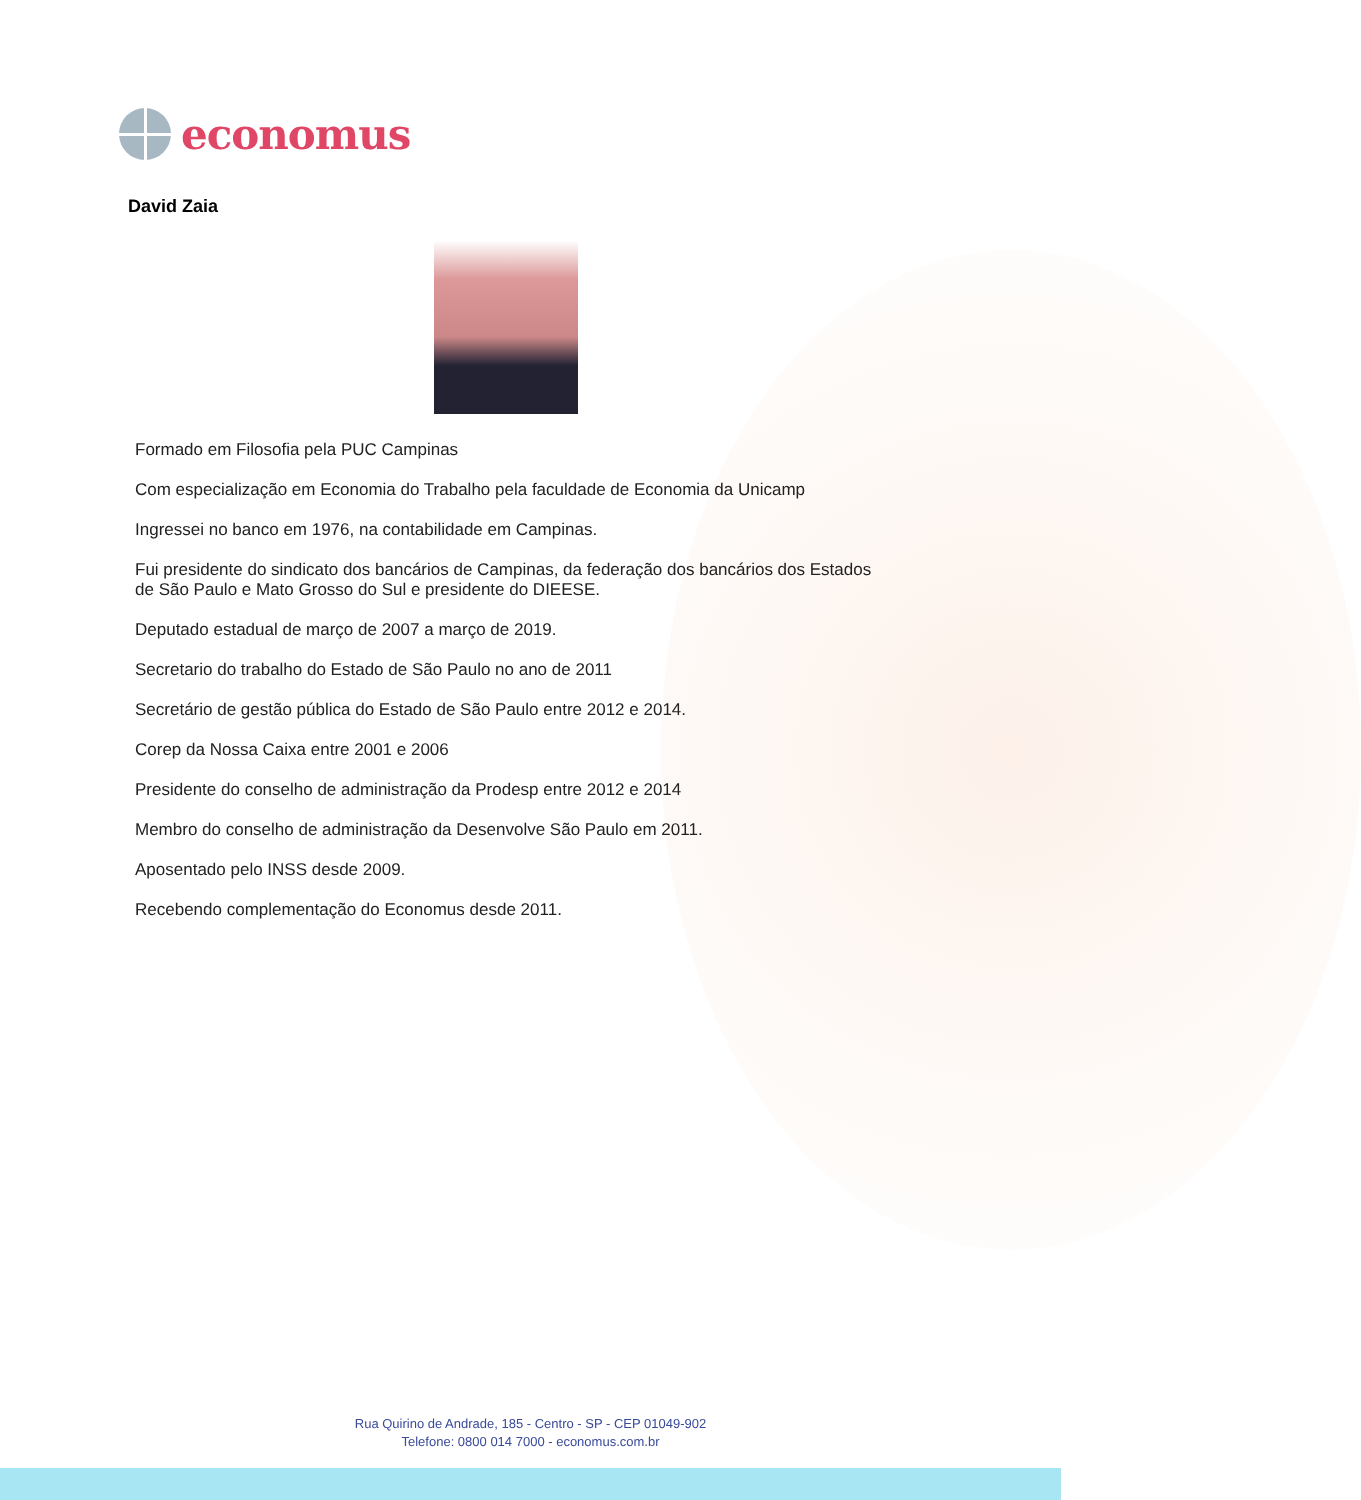economus
David Zaia
Formado em Filosofia pela PUC Campinas
Com especialização em Economia do Trabalho pela faculdade de Economia da Unicamp
Ingressei no banco em 1976, na contabilidade em Campinas.
Fui presidente do sindicato dos bancários de Campinas, da federação dos bancários dos Estados de São Paulo e Mato Grosso do Sul e presidente do DIEESE.
Deputado estadual de março de 2007 a março de 2019.
Secretario do trabalho do Estado de São Paulo no ano de 2011
Secretário de gestão pública do Estado de São Paulo entre 2012 e 2014.
Corep da Nossa Caixa entre 2001 e 2006
Presidente do conselho de administração da Prodesp entre 2012 e 2014
Membro do conselho de administração da Desenvolve São Paulo em 2011.
Aposentado pelo INSS desde 2009.
Recebendo complementação do Economus desde 2011.
Rua Quirino de Andrade, 185 - Centro - SP - CEP 01049-902
Telefone: 0800 014 7000 - economus.com.br